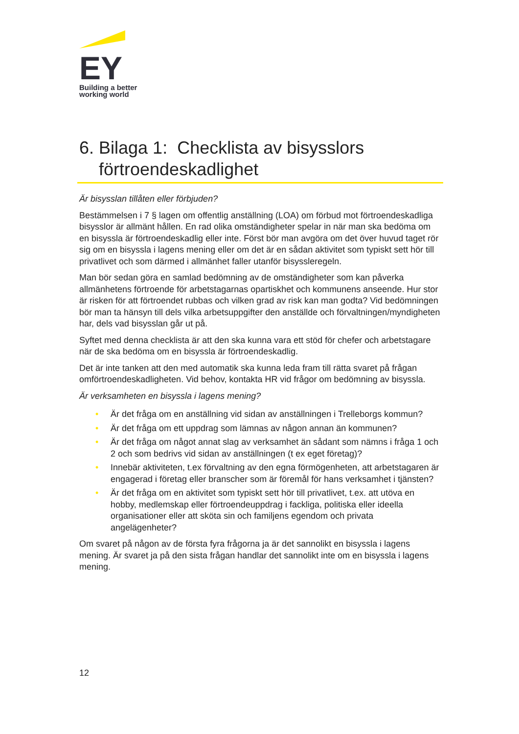EY
Building a better
working world
6. Bilaga 1: Checklista av bisysslors
förtroendeskadlighet
Är bisysslan tillåten eller förbjuden?
Bestämmelsen i 7 § lagen om offentlig anställning (LOA) om förbud mot förtroendeskadliga bisysslor är allmänt hållen. En rad olika omständigheter spelar in när man ska bedöma om en bisyssla är förtroendeskadlig eller inte. Först bör man avgöra om det över huvud taget rör sig om en bisyssla i lagens mening eller om det är en sådan aktivitet som typiskt sett hör till privatlivet och som därmed i allmänhet faller utanför bisyssleregeln.
Man bör sedan göra en samlad bedömning av de omständigheter som kan påverka allmänhetens förtroende för arbetstagarnas opartiskhet och kommunens anseende. Hur stor är risken för att förtroendet rubbas och vilken grad av risk kan man godta? Vid bedömningen bör man ta hänsyn till dels vilka arbetsuppgifter den anställde och förvaltningen/myndigheten har, dels vad bisysslan går ut på.
Syftet med denna checklista är att den ska kunna vara ett stöd för chefer och arbetstagare när de ska bedöma om en bisyssla är förtroendeskadlig.
Det är inte tanken att den med automatik ska kunna leda fram till rätta svaret på frågan omförtroendeskadligheten. Vid behov, kontakta HR vid frågor om bedömning av bisyssla.
Är verksamheten en bisyssla i lagens mening?
• Är det fråga om en anställning vid sidan av anställningen i Trelleborgs kommun?
• Är det fråga om ett uppdrag som lämnas av någon annan än kommunen?
• Är det fråga om något annat slag av verksamhet än sådant som nämns i fråga 1 och 2 och som bedrivs vid sidan av anställningen (t ex eget företag)?
• Innebär aktiviteten, t.ex förvaltning av den egna förmögenheten, att arbetstagaren är engagerad i företag eller branscher som är föremål för hans verksamhet i tjänsten?
• Är det fråga om en aktivitet som typiskt sett hör till privatlivet, t.ex. att utöva en hobby, medlemskap eller förtroendeuppdrag i fackliga, politiska eller ideella organisationer eller att sköta sin och familjens egendom och privata angelägenheter?
Om svaret på någon av de första fyra frågorna ja är det sannolikt en bisyssla i lagens mening. Är svaret ja på den sista frågan handlar det sannolikt inte om en bisyssla i lagens mening.
12